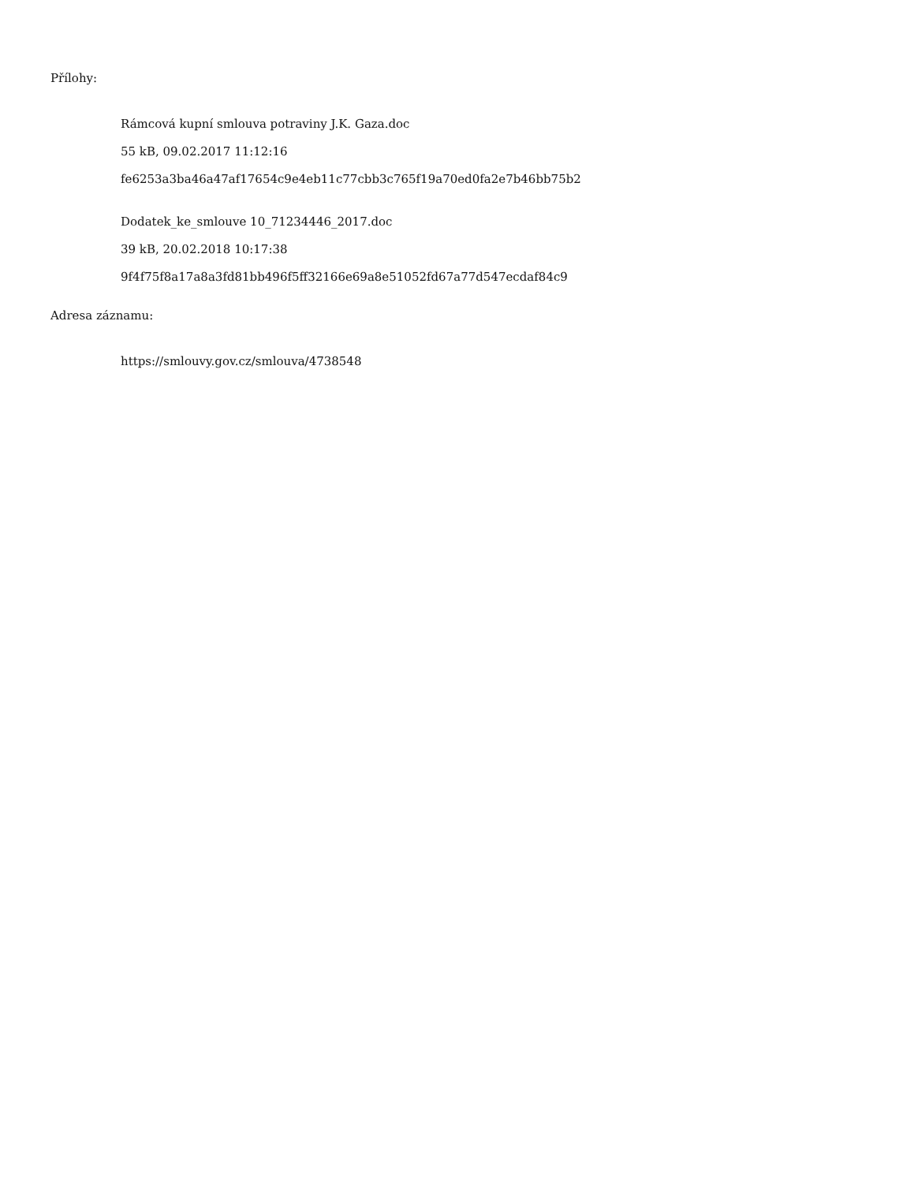Přílohy:
Rámcová kupní smlouva potraviny J.K. Gaza.doc
55 kB, 09.02.2017 11:12:16
fe6253a3ba46a47af17654c9e4eb11c77cbb3c765f19a70ed0fa2e7b46bb75b2
Dodatek_ke_smlouve 10_71234446_2017.doc
39 kB, 20.02.2018 10:17:38
9f4f75f8a17a8a3fd81bb496f5ff32166e69a8e51052fd67a77d547ecdaf84c9
Adresa záznamu:
https://smlouvy.gov.cz/smlouva/4738548